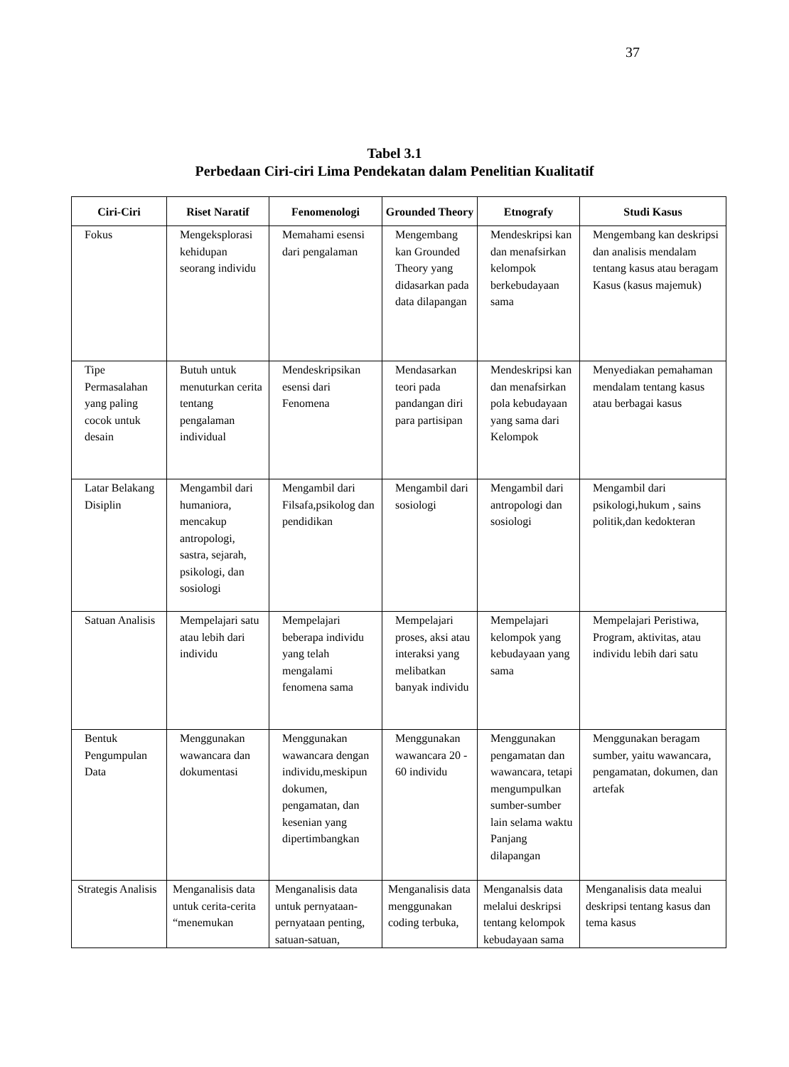37
Tabel 3.1
Perbedaan Ciri-ciri Lima Pendekatan dalam Penelitian Kualitatif
| Ciri-Ciri | Riset Naratif | Fenomenologi | Grounded Theory | Etnografy | Studi Kasus |
| --- | --- | --- | --- | --- | --- |
| Fokus | Mengeksplorasi kehidupan seorang individu | Memahami esensi dari pengalaman | Mengembang kan Grounded Theory yang didasarkan pada data dilapangan | Mendeskripsi kan dan menafsirkan kelompok berkebudayaan sama | Mengembang kan deskripsi dan analisis mendalam tentang kasus atau beragam Kasus (kasus majemuk) |
| Tipe Permasalahan yang paling cocok untuk desain | Butuh untuk menuturkan cerita tentang pengalaman individual | Mendeskripsikan esensi dari Fenomena | Mendasarkan teori pada pandangan diri para partisipan | Mendeskripsi kan dan menafsirkan pola kebudayaan yang sama dari Kelompok | Menyediakan pemahaman mendalam tentang kasus atau berbagai kasus |
| Latar Belakang Disiplin | Mengambil dari humaniora, mencakup antropologi, sastra, sejarah, psikologi, dan sosiologi | Mengambil dari Filsafa,psikolog dan pendidikan | Mengambil dari sosiologi | Mengambil dari antropologi dan sosiologi | Mengambil dari psikologi,hukum , sains politik,dan kedokteran |
| Satuan Analisis | Mempelajari satu atau lebih dari individu | Mempelajari beberapa individu yang telah mengalami fenomena sama | Mempelajari proses, aksi atau interaksi yang melibatkan banyak individu | Mempelajari kelompok yang kebudayaan yang sama | Mempelajari Peristiwa, Program, aktivitas, atau individu lebih dari satu |
| Bentuk Pengumpulan Data | Menggunakan wawancara dan dokumentasi | Menggunakan wawancara dengan individu,meskipun dokumen, pengamatan, dan kesenian yang dipertimbangkan | Menggunakan wawancara 20 - 60 individu | Menggunakan pengamatan dan wawancara, tetapi mengumpulkan sumber-sumber lain selama waktu Panjang dilapangan | Menggunakan beragam sumber, yaitu wawancara, pengamatan, dokumen, dan artefak |
| Strategis Analisis | Menganalisis data untuk cerita-cerita “menemukan | Menganalisis data untuk pernyataan-pernyataan penting, satuan-satuan, | Menganalisis data menggunakan coding terbuka, | Menganalsis data melalui deskripsi tentang kelompok kebudayaan sama | Menganalisis data mealui deskripsi tentang kasus dan tema kasus |